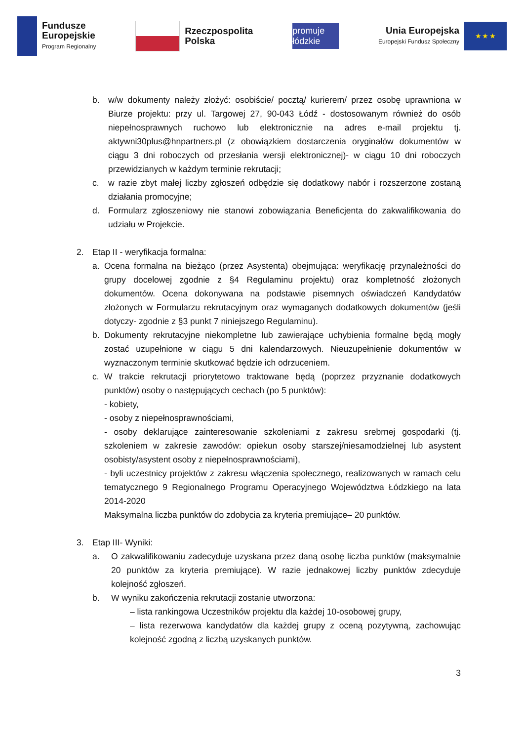Fundusze
Europejskie
Program Regionalny
Rzeczpospolita
Polska
promuje łódzkie
Unia Europejska
Europejski Fundusz Społeczny
★ ★ ★
b. w/w dokumenty należy złożyć: osobiście/ pocztą/ kurierem/ przez osobę uprawniona w Biurze projektu: przy ul. Targowej 27, 90-043 Łódź - dostosowanym również do osób niepełnosprawnych ruchowo lub elektronicznie na adres e-mail projektu tj. aktywni30plus@hnpartners.pl (z obowiązkiem dostarczenia oryginałów dokumentów w ciągu 3 dni roboczych od przesłania wersji elektronicznej)- w ciągu 10 dni roboczych przewidzianych w każdym terminie rekrutacji;
c. w razie zbyt małej liczby zgłoszeń odbędzie się dodatkowy nabór i rozszerzone zostaną działania promocyjne;
d. Formularz zgłoszeniowy nie stanowi zobowiązania Beneficjenta do zakwalifikowania do udziału w Projekcie.
2. Etap II - weryfikacja formalna:
a. Ocena formalna na bieżąco (przez Asystenta) obejmująca: weryfikację przynależności do grupy docelowej zgodnie z §4 Regulaminu projektu) oraz kompletność złożonych dokumentów. Ocena dokonywana na podstawie pisemnych oświadczeń Kandydatów złożonych w Formularzu rekrutacyjnym oraz wymaganych dodatkowych dokumentów (jeśli dotyczy- zgodnie z §3 punkt 7 niniejszego Regulaminu).
b. Dokumenty rekrutacyjne niekompletne lub zawierające uchybienia formalne będą mogły zostać uzupełnione w ciągu 5 dni kalendarzowych. Nieuzupełnienie dokumentów w wyznaczonym terminie skutkować będzie ich odrzuceniem.
c. W trakcie rekrutacji priorytetowo traktowane będą (poprzez przyznanie dodatkowych punktów) osoby o następujących cechach (po 5 punktów):
- kobiety,
- osoby z niepełnosprawnościami,
- osoby deklarujące zainteresowanie szkoleniami z zakresu srebrnej gospodarki (tj. szkoleniem w zakresie zawodów: opiekun osoby starszej/niesamodzielnej lub asystent osobisty/asystent osoby z niepełnosprawnościami),
- byli uczestnicy projektów z zakresu włączenia społecznego, realizowanych w ramach celu tematycznego 9 Regionalnego Programu Operacyjnego Województwa Łódzkiego na lata 2014-2020
Maksymalna liczba punktów do zdobycia za kryteria premiujące– 20 punktów.
3. Etap III- Wyniki:
a. O zakwalifikowaniu zadecyduje uzyskana przez daną osobę liczba punktów (maksymalnie 20 punktów za kryteria premiujące). W razie jednakowej liczby punktów zdecyduje kolejność zgłoszeń.
b. W wyniku zakończenia rekrutacji zostanie utworzona:
– lista rankingowa Uczestników projektu dla każdej 10-osobowej grupy,
– lista rezerwowa kandydatów dla każdej grupy z oceną pozytywną, zachowując kolejność zgodną z liczbą uzyskanych punktów.
3